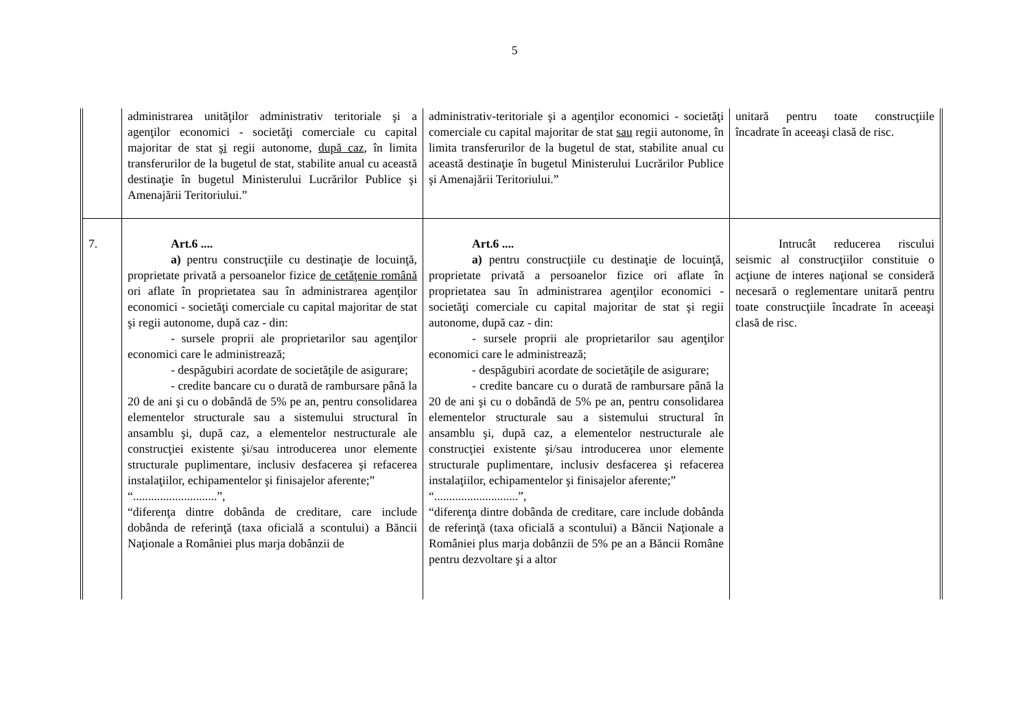5
| | administrarea unităţilor administrativ teritoriale şi a agenţilor economici - societăţi comerciale cu capital majoritar de stat şi regii autonome, după caz , în limita transferurilor de la bugetul de stat, stabilite anual cu această destinaţie în bugetul Ministerului Lucrărilor Publice şi Amenajării Teritoriului.” | administrativ-teritoriale şi a agenţilor economici - societăţi comerciale cu capital majoritar de stat sau regii autonome, în limita transferurilor de la bugetul de stat, stabilite anual cu această destinaţie în bugetul Ministerului Lucrărilor Publice şi Amenajării Teritoriului.” | unitară pentru toate construcţiile încadrate în aceeaşi clasă de risc. |
| 7. | Art.6 .... a) pentru construcţiile cu destinaţie de locuinţă, proprietate privată a persoanelor fizice de cetăţenie română ori aflate în proprietatea sau în administrarea agenţilor economici - societăţi comerciale cu capital majoritar de stat şi regii autonome, după caz - din: - sursele proprii ale proprietarilor sau agenţilor economici care le administrează; - despăgubiri acordate de societăţile de asigurare; - credite bancare cu o durată de rambursare până la 20 de ani şi cu o dobândă de 5% pe an, pentru consolidarea elementelor structurale sau a sistemului structural în ansamblu şi, după caz, a elementelor nestructurale ale construcţiei existente şi/sau introducerea unor elemente structurale puplimentare, inclusiv desfacerea şi refacerea instalaţiilor, echipamentelor şi finisajelor aferente;” “............................”, “diferenţa dintre dobânda de creditare, care include dobânda de referinţă (taxa oficială a scontului) a Băncii Naţionale a României plus marja dobânzii de | Art.6 .... a) pentru construcţiile cu destinaţie de locuinţă, proprietate privată a persoanelor fizice ori aflate în proprietatea sau în administrarea agenţilor economici - societăţi comerciale cu capital majoritar de stat şi regii autonome, după caz - din: - sursele proprii ale proprietarilor sau agenţilor economici care le administrează; - despăgubiri acordate de societăţile de asigurare; - credite bancare cu o durată de rambursare până la 20 de ani şi cu o dobândă de 5% pe an, pentru consolidarea elementelor structurale sau a sistemului structural în ansamblu şi, după caz, a elementelor nestructurale ale construcţiei existente şi/sau introducerea unor elemente structurale puplimentare, inclusiv desfacerea şi refacerea instalaţiilor, echipamentelor şi finisajelor aferente;” “............................”, “diferenţa dintre dobânda de creditare, care include dobânda de referinţă (taxa oficială a scontului) a Băncii Naţionale a României plus marja dobânzii de 5% pe an a Băncii Române pentru dezvoltare şi a altor | Intrucât reducerea riscului seismic al construcţiilor constituie o acţiune de interes naţional se consideră necesară o reglementare unitară pentru toate construcţiile încadrate în aceeaşi clasă de risc. |